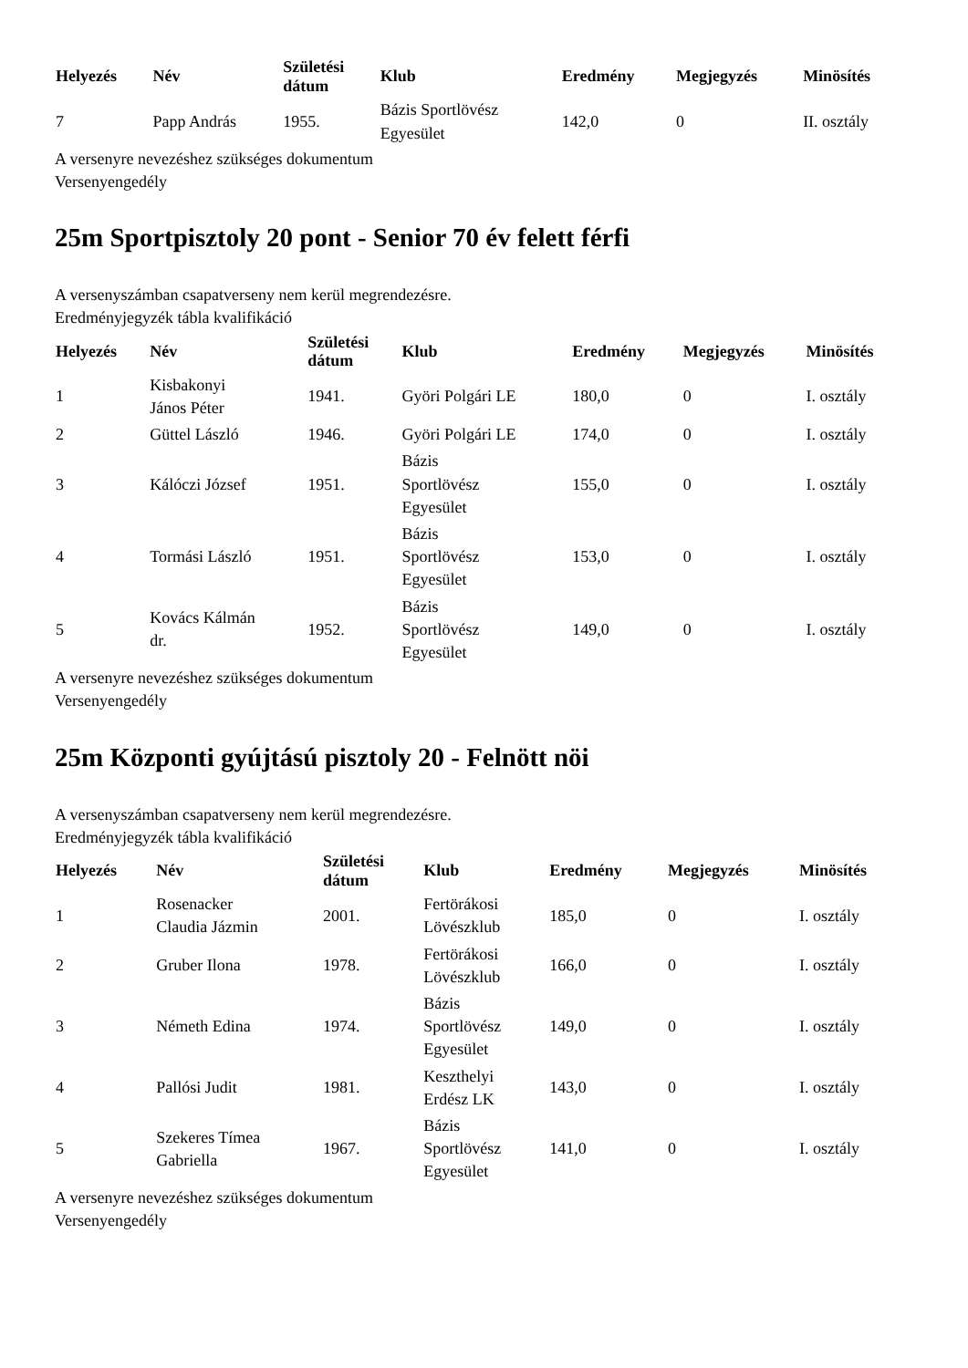| Helyezés | Név | Születési dátum | Klub | Eredmény | Megjegyzés | Minösítés |
| --- | --- | --- | --- | --- | --- | --- |
| 7 | Papp András | 1955. | Bázis Sportlövész Egyesület | 142,0 | 0 | II. osztály |
A versenyre nevezéshez szükséges dokumentum
Versenyengedély
25m Sportpisztoly 20 pont - Senior 70 év felett férfi
A versenyszámban csapatverseny nem kerül megrendezésre.
Eredményjegyzék tábla kvalifikáció
| Helyezés | Név | Születési dátum | Klub | Eredmény | Megjegyzés | Minösítés |
| --- | --- | --- | --- | --- | --- | --- |
| 1 | Kisbakonyi János Péter | 1941. | Györi Polgári LE | 180,0 | 0 | I. osztály |
| 2 | Güttel László | 1946. | Györi Polgári LE | 174,0 | 0 | I. osztály |
| 3 | Kálóczi József | 1951. | Bázis Sportlövész Egyesület | 155,0 | 0 | I. osztály |
| 4 | Tormási László | 1951. | Bázis Sportlövész Egyesület | 153,0 | 0 | I. osztály |
| 5 | Kovács Kálmán dr. | 1952. | Bázis Sportlövész Egyesület | 149,0 | 0 | I. osztály |
A versenyre nevezéshez szükséges dokumentum
Versenyengedély
25m Központi gyújtású pisztoly 20 - Felnött nöi
A versenyszámban csapatverseny nem kerül megrendezésre.
Eredményjegyzék tábla kvalifikáció
| Helyezés | Név | Születési dátum | Klub | Eredmény | Megjegyzés | Minösítés |
| --- | --- | --- | --- | --- | --- | --- |
| 1 | Rosenacker Claudia Jázmin | 2001. | Fertörákosi Lövészklub | 185,0 | 0 | I. osztály |
| 2 | Gruber Ilona | 1978. | Fertörákosi Lövészklub | 166,0 | 0 | I. osztály |
| 3 | Németh Edina | 1974. | Bázis Sportlövész Egyesület | 149,0 | 0 | I. osztály |
| 4 | Pallósi Judit | 1981. | Keszthelyi Erdész LK | 143,0 | 0 | I. osztály |
| 5 | Szekeres Tímea Gabriella | 1967. | Bázis Sportlövész Egyesület | 141,0 | 0 | I. osztály |
A versenyre nevezéshez szükséges dokumentum
Versenyengedély